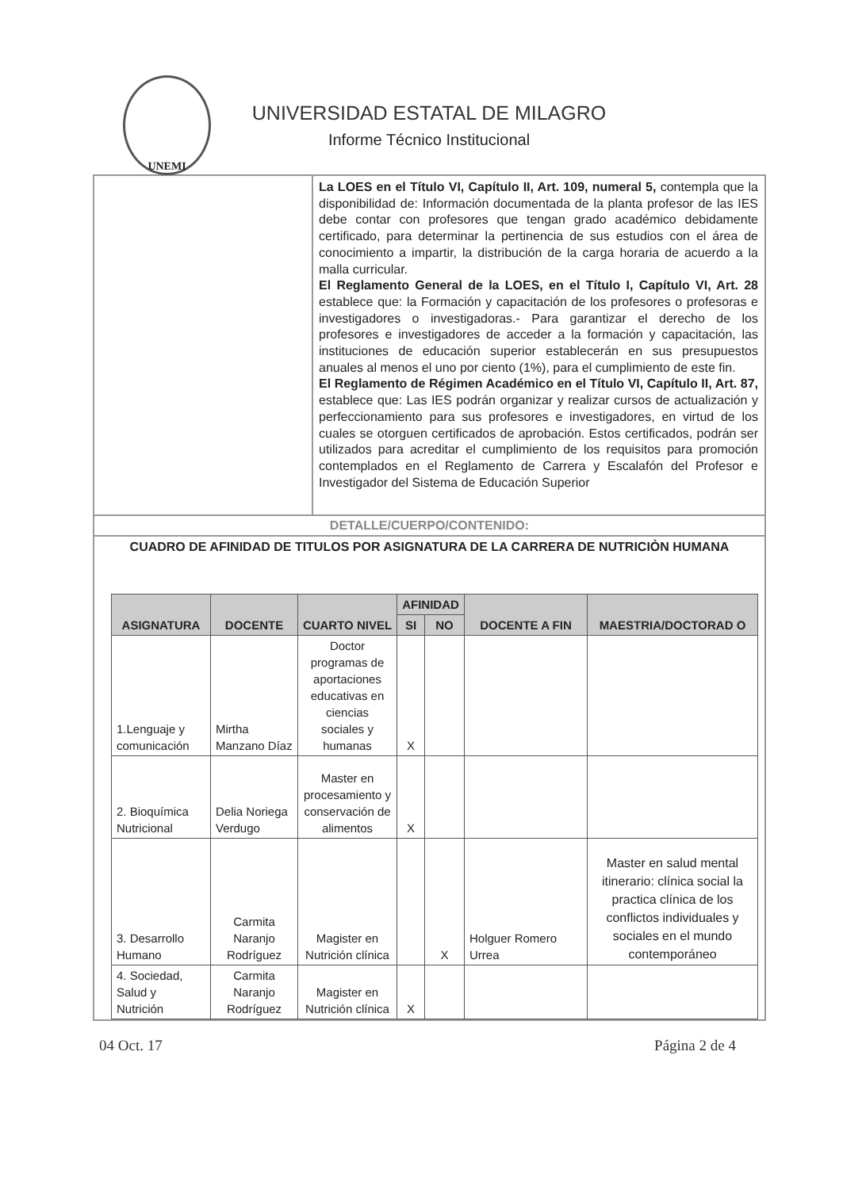UNEMI
UNIVERSIDAD ESTATAL DE MILAGRO
Informe Técnico Institucional
La LOES en el Título VI, Capítulo II, Art. 109, numeral 5, contempla que la disponibilidad de: Información documentada de la planta profesor de las IES debe contar con profesores que tengan grado académico debidamente certificado, para determinar la pertinencia de sus estudios con el área de conocimiento a impartir, la distribución de la carga horaria de acuerdo a la malla curricular.
El Reglamento General de la LOES, en el Título I, Capítulo VI, Art. 28 establece que: la Formación y capacitación de los profesores o profesoras e investigadores o investigadoras.- Para garantizar el derecho de los profesores e investigadores de acceder a la formación y capacitación, las instituciones de educación superior establecerán en sus presupuestos anuales al menos el uno por ciento (1%), para el cumplimiento de este fin.
El Reglamento de Régimen Académico en el Título VI, Capítulo II, Art. 87, establece que: Las IES podrán organizar y realizar cursos de actualización y perfeccionamiento para sus profesores e investigadores, en virtud de los cuales se otorguen certificados de aprobación. Estos certificados, podrán ser utilizados para acreditar el cumplimiento de los requisitos para promoción contemplados en el Reglamento de Carrera y Escalafón del Profesor e Investigador del Sistema de Educación Superior
DETALLE/CUERPO/CONTENIDO:
CUADRO DE AFINIDAD DE TITULOS POR ASIGNATURA DE LA CARRERA DE NUTRICIÒN HUMANA
| ASIGNATURA | DOCENTE | CUARTO NIVEL | AFINIDAD | | DOCENTE A FIN | MAESTRIA/DOCTORAD O |
| --- | --- | --- | --- | --- | --- | --- |
| | | | SI | NO | | |
| 1.Lenguaje y comunicación | Mirtha Manzano Díaz | Doctor programas de aportaciones educativas en ciencias sociales y humanas | X | | | |
| 2. Bioquímica Nutricional | Delia Noriega Verdugo | Master en procesamiento y conservación de alimentos | X | | | |
| 3. Desarrollo Humano | Carmita Naranjo Rodríguez | Magister en Nutrición clínica | | X | Holguer Romero Urrea | Master en salud mental itinerario: clínica social la practica clínica de los conflictos individuales y sociales en el mundo contemporáneo |
| 4. Sociedad, Salud y Nutrición | Carmita Naranjo Rodríguez | Magister en Nutrición clínica | X | | | |
04 Oct. 17 Página 2 de 4